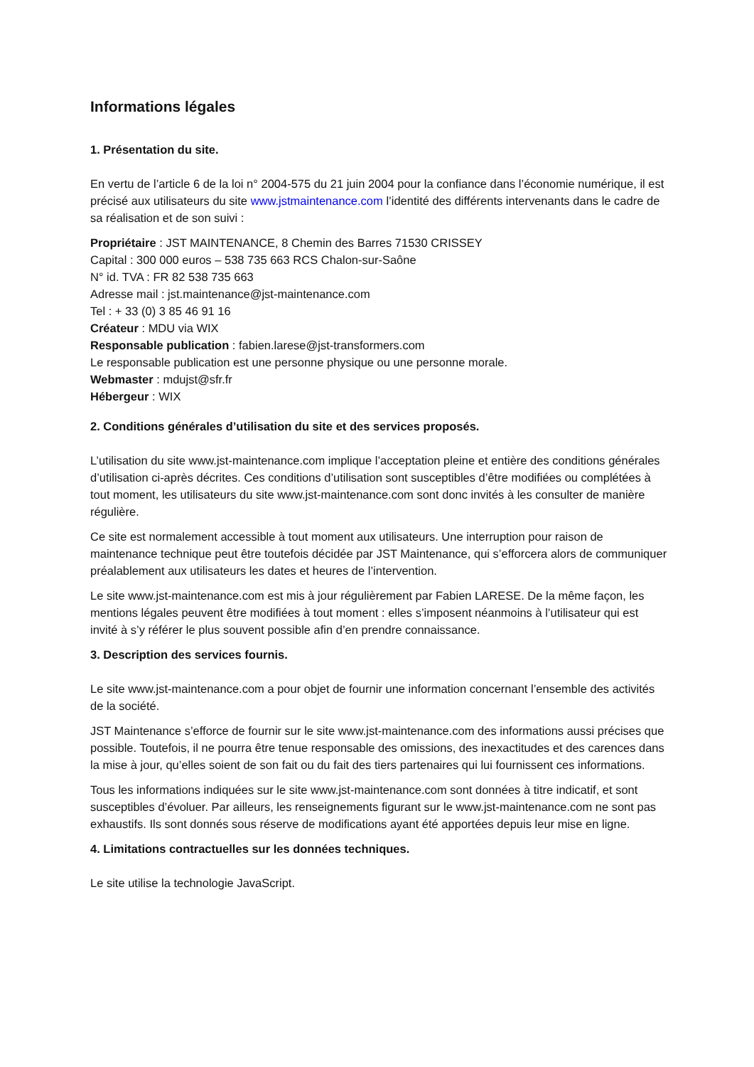Informations légales
1. Présentation du site.
En vertu de l’article 6 de la loi n° 2004-575 du 21 juin 2004 pour la confiance dans l’économie numérique, il est précisé aux utilisateurs du site www.jstmaintenance.com l’identité des différents intervenants dans le cadre de sa réalisation et de son suivi :
Propriétaire : JST MAINTENANCE, 8 Chemin des Barres 71530 CRISSEY
Capital : 300 000 euros – 538 735 663 RCS Chalon-sur-Saône
N° id. TVA : FR 82 538 735 663
Adresse mail : jst.maintenance@jst-maintenance.com
Tel : + 33 (0) 3 85 46 91 16
Créateur : MDU via WIX
Responsable publication : fabien.larese@jst-transformers.com
Le responsable publication est une personne physique ou une personne morale.
Webmaster : mdujst@sfr.fr
Hébergeur : WIX
2. Conditions générales d’utilisation du site et des services proposés.
L’utilisation du site www.jst-maintenance.com implique l’acceptation pleine et entière des conditions générales d’utilisation ci-après décrites. Ces conditions d’utilisation sont susceptibles d’être modifiées ou complétées à tout moment, les utilisateurs du site www.jst-maintenance.com sont donc invités à les consulter de manière régulière.
Ce site est normalement accessible à tout moment aux utilisateurs. Une interruption pour raison de maintenance technique peut être toutefois décidée par JST Maintenance, qui s’efforcera alors de communiquer préalablement aux utilisateurs les dates et heures de l’intervention.
Le site www.jst-maintenance.com est mis à jour régulièrement par Fabien LARESE. De la même façon, les mentions légales peuvent être modifiées à tout moment : elles s’imposent néanmoins à l’utilisateur qui est invité à s’y référer le plus souvent possible afin d’en prendre connaissance.
3. Description des services fournis.
Le site www.jst-maintenance.com a pour objet de fournir une information concernant l’ensemble des activités de la société.
JST Maintenance s’efforce de fournir sur le site www.jst-maintenance.com des informations aussi précises que possible. Toutefois, il ne pourra être tenue responsable des omissions, des inexactitudes et des carences dans la mise à jour, qu’elles soient de son fait ou du fait des tiers partenaires qui lui fournissent ces informations.
Tous les informations indiquées sur le site www.jst-maintenance.com sont données à titre indicatif, et sont susceptibles d’évoluer. Par ailleurs, les renseignements figurant sur le www.jst-maintenance.com ne sont pas exhaustifs. Ils sont donnés sous réserve de modifications ayant été apportées depuis leur mise en ligne.
4. Limitations contractuelles sur les données techniques.
Le site utilise la technologie JavaScript.